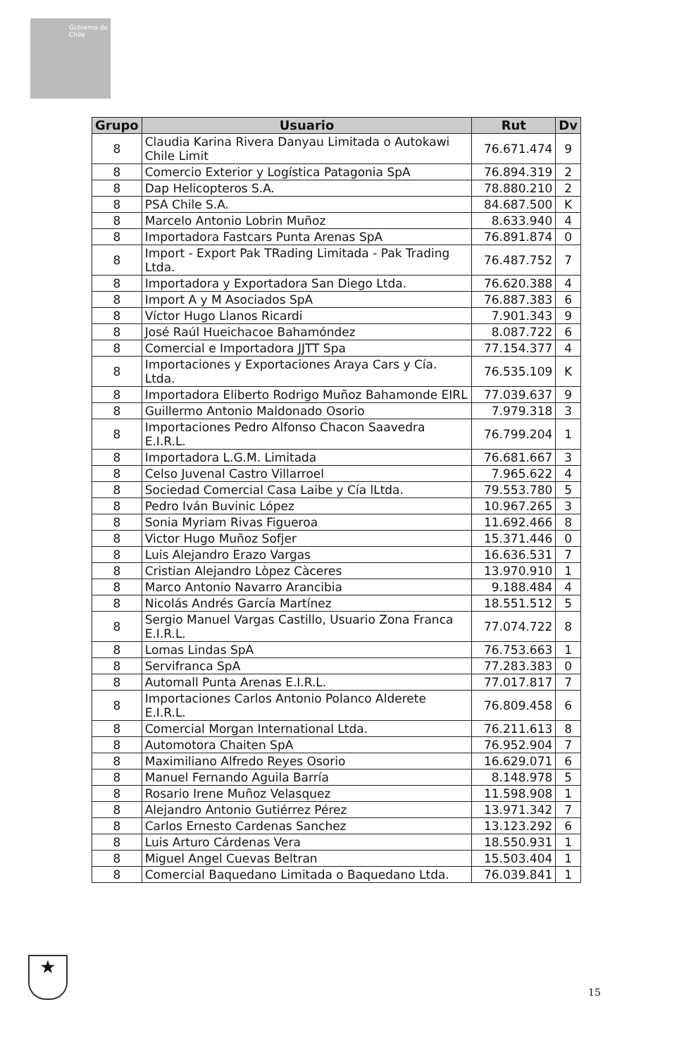Gobierno de Chile
| Grupo | Usuario | Rut | Dv |
| --- | --- | --- | --- |
| 8 | Claudia Karina Rivera Danyau Limitada o Autokawi Chile Limit | 76.671.474 | 9 |
| 8 | Comercio Exterior y Logística Patagonia SpA | 76.894.319 | 2 |
| 8 | Dap Helicopteros S.A. | 78.880.210 | 2 |
| 8 | PSA Chile S.A. | 84.687.500 | K |
| 8 | Marcelo Antonio Lobrin Muñoz | 8.633.940 | 4 |
| 8 | Importadora Fastcars Punta Arenas SpA | 76.891.874 | 0 |
| 8 | Import - Export Pak TRading Limitada - Pak Trading Ltda. | 76.487.752 | 7 |
| 8 | Importadora y Exportadora San Diego Ltda. | 76.620.388 | 4 |
| 8 | Import A y M Asociados SpA | 76.887.383 | 6 |
| 8 | Víctor Hugo Llanos Ricardi | 7.901.343 | 9 |
| 8 | José Raúl Hueichacoe Bahamóndez | 8.087.722 | 6 |
| 8 | Comercial e Importadora JJTT Spa | 77.154.377 | 4 |
| 8 | Importaciones y Exportaciones Araya Cars y Cía. Ltda. | 76.535.109 | K |
| 8 | Importadora Eliberto Rodrigo Muñoz Bahamonde EIRL | 77.039.637 | 9 |
| 8 | Guillermo Antonio Maldonado Osorio | 7.979.318 | 3 |
| 8 | Importaciones Pedro Alfonso Chacon Saavedra E.I.R.L. | 76.799.204 | 1 |
| 8 | Importadora L.G.M. Limitada | 76.681.667 | 3 |
| 8 | Celso Juvenal Castro Villarroel | 7.965.622 | 4 |
| 8 | Sociedad Comercial Casa Laibe y Cía lLtda. | 79.553.780 | 5 |
| 8 | Pedro Iván Buvinic López | 10.967.265 | 3 |
| 8 | Sonia Myriam Rivas Figueroa | 11.692.466 | 8 |
| 8 | Victor Hugo Muñoz Sofjer | 15.371.446 | 0 |
| 8 | Luis Alejandro Erazo Vargas | 16.636.531 | 7 |
| 8 | Cristian Alejandro Lòpez Càceres | 13.970.910 | 1 |
| 8 | Marco Antonio Navarro Arancibia | 9.188.484 | 4 |
| 8 | Nicolás Andrés García Martínez | 18.551.512 | 5 |
| 8 | Sergio Manuel Vargas Castillo, Usuario Zona Franca E.I.R.L. | 77.074.722 | 8 |
| 8 | Lomas Lindas SpA | 76.753.663 | 1 |
| 8 | Servifranca SpA | 77.283.383 | 0 |
| 8 | Automall Punta Arenas E.I.R.L. | 77.017.817 | 7 |
| 8 | Importaciones Carlos Antonio Polanco Alderete E.I.R.L. | 76.809.458 | 6 |
| 8 | Comercial Morgan International Ltda. | 76.211.613 | 8 |
| 8 | Automotora Chaiten SpA | 76.952.904 | 7 |
| 8 | Maximiliano Alfredo Reyes Osorio | 16.629.071 | 6 |
| 8 | Manuel Fernando Aguila Barría | 8.148.978 | 5 |
| 8 | Rosario Irene Muñoz Velasquez | 11.598.908 | 1 |
| 8 | Alejandro Antonio Gutiérrez Pérez | 13.971.342 | 7 |
| 8 | Carlos Ernesto Cardenas Sanchez | 13.123.292 | 6 |
| 8 | Luis Arturo Cárdenas Vera | 18.550.931 | 1 |
| 8 | Miguel Angel Cuevas Beltran | 15.503.404 | 1 |
| 8 | Comercial Baquedano Limitada o Baquedano Ltda. | 76.039.841 | 1 |
★
15